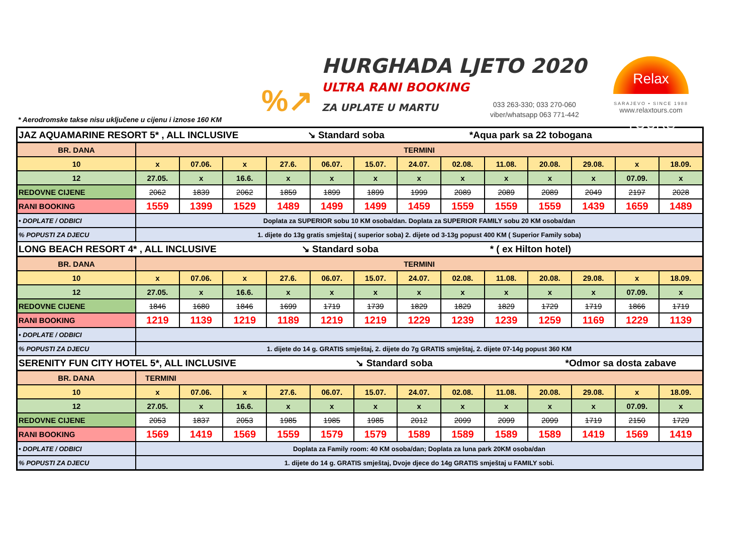%↗
HURGHADA LJETO 2020
ULTRA RANI BOOKING
ZA UPLATE U MARTU
033 263-330; 033 270-060
viber/whatsapp 063 771-442
Relax TOURS
SARAJEVO • SINCE 1988
www.relaxtours.com
* Aerodromske takse nisu uključene u cijenu i iznose 160 KM
| JAZ AQUAMARINE RESORT 5* , ALL INCLUSIVE ↘ Standard soba *Aqua park sa 22 tobogana | | | | | | | | | | | | | |
| BR. DANA | TERMINI | | | | | | | | | | | | |
| 10 | x | 07.06. | x | 27.6. | 06.07. | 15.07. | 24.07. | 02.08. | 11.08. | 20.08. | 29.08. | x | 18.09. |
| 12 | 27.05. | x | 16.6. | x | x | x | x | x | x | x | x | 07.09. | x |
| REDOVNE CIJENE | 2062 | 1839 | 2062 | 1859 | 1899 | 1899 | 1999 | 2089 | 2089 | 2089 | 2049 | 2197 | 2028 |
| RANI BOOKING | 1559 | 1399 | 1529 | 1489 | 1499 | 1499 | 1459 | 1559 | 1559 | 1559 | 1439 | 1659 | 1489 |
| • DOPLATE / ODBICI | Doplata za SUPERIOR sobu 10 KM osoba/dan. Doplata za SUPERIOR FAMILY sobu 20 KM osoba/dan | | | | | | | | | | | | |
| % POPUSTI ZA DJECU | 1. dijete do 13g gratis smještaj ( superior soba) 2. dijete od 3-13g popust 400 KM ( Superior Family soba) | | | | | | | | | | | | |
| LONG BEACH RESORT 4* , ALL INCLUSIVE ↘ Standard soba * ( ex Hilton hotel) | | | | | | | | | | | | | |
| BR. DANA | TERMINI | | | | | | | | | | | | |
| 10 | x | 07.06. | x | 27.6. | 06.07. | 15.07. | 24.07. | 02.08. | 11.08. | 20.08. | 29.08. | x | 18.09. |
| 12 | 27.05. | x | 16.6. | x | x | x | x | x | x | x | x | 07.09. | x |
| REDOVNE CIJENE | 1846 | 1680 | 1846 | 1699 | 1719 | 1739 | 1829 | 1829 | 1829 | 1729 | 1719 | 1866 | 1719 |
| RANI BOOKING | 1219 | 1139 | 1219 | 1189 | 1219 | 1219 | 1229 | 1239 | 1239 | 1259 | 1169 | 1229 | 1139 |
| • DOPLATE / ODBICI | | | | | | | | | | | | | |
| % POPUSTI ZA DJECU | 1. dijete do 14 g. GRATIS smještaj, 2. dijete do 7g GRATIS smještaj, 2. dijete 07-14g popust 360 KM | | | | | | | | | | | | |
| SERENITY FUN CITY HOTEL 5*, ALL INCLUSIVE ↘ Standard soba *Odmor sa dosta zabave | | | | | | | | | | | | | |
| BR. DANA | TERMINI | | | | | | | | | | | | |
| 10 | x | 07.06. | x | 27.6. | 06.07. | 15.07. | 24.07. | 02.08. | 11.08. | 20.08. | 29.08. | x | 18.09. |
| 12 | 27.05. | x | 16.6. | x | x | x | x | x | x | x | x | 07.09. | x |
| REDOVNE CIJENE | 2053 | 1837 | 2053 | 1985 | 1985 | 1985 | 2012 | 2099 | 2099 | 2099 | 1719 | 2150 | 1729 |
| RANI BOOKING | 1569 | 1419 | 1569 | 1559 | 1579 | 1579 | 1589 | 1589 | 1589 | 1589 | 1419 | 1569 | 1419 |
| • DOPLATE / ODBICI | Doplata za Family room: 40 KM osoba/dan; Doplata za luna park 20KM osoba/dan | | | | | | | | | | | | |
| % POPUSTI ZA DJECU | 1. dijete do 14 g. GRATIS smještaj, Dvoje djece do 14g GRATIS smještaj u FAMILY sobi. | | | | | | | | | | | | |